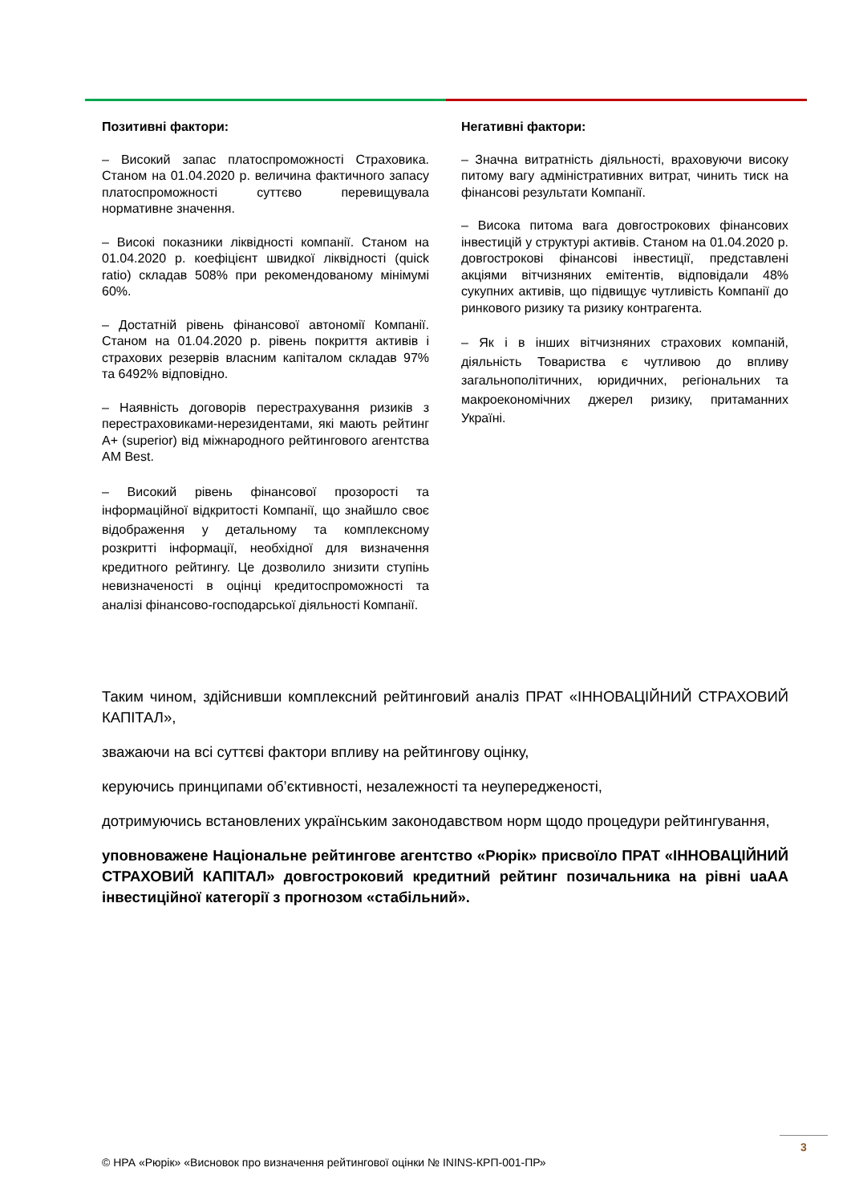Позитивні фактори:
– Високий запас платоспроможності Страховика. Станом на 01.04.2020 р. величина фактичного запасу платоспроможності суттєво перевищувала нормативне значення.
– Високі показники ліквідності компанії. Станом на 01.04.2020 р. коефіцієнт швидкої ліквідності (quick ratio) складав 508% при рекомендованому мінімумі 60%.
– Достатній рівень фінансової автономії Компанії. Станом на 01.04.2020 р. рівень покриття активів і страхових резервів власним капіталом складав 97% та 6492% відповідно.
– Наявність договорів перестрахування ризиків з перестраховиками-нерезидентами, які мають рейтинг A+ (superior) від міжнародного рейтингового агентства AM Best.
– Високий рівень фінансової прозорості та інформаційної відкритості Компанії, що знайшло своє відображення у детальному та комплексному розкритті інформації, необхідної для визначення кредитного рейтингу. Це дозволило знизити ступінь невизначеності в оцінці кредитоспроможності та аналізі фінансово-господарської діяльності Компанії.
Негативні фактори:
– Значна витратність діяльності, враховуючи високу питому вагу адміністративних витрат, чинить тиск на фінансові результати Компанії.
– Висока питома вага довгострокових фінансових інвестицій у структурі активів. Станом на 01.04.2020 р. довгострокові фінансові інвестиції, представлені акціями вітчизняних емітентів, відповідали 48% сукупних активів, що підвищує чутливість Компанії до ринкового ризику та ризику контрагента.
– Як і в інших вітчизняних страхових компаній, діяльність Товариства є чутливою до впливу загальнополітичних, юридичних, регіональних та макроекономічних джерел ризику, притаманних Україні.
Таким чином, здійснивши комплексний рейтинговий аналіз ПРАТ «ІННОВАЦІЙНИЙ СТРАХОВИЙ КАПІТАЛ»,
зважаючи на всі суттєві фактори впливу на рейтингову оцінку,
керуючись принципами об’єктивності, незалежності та неупередженості,
дотримуючись встановлених українським законодавством норм щодо процедури рейтингування,
уповноважене Національне рейтингове агентство «Рюрік» присвоїло ПРАТ «ІННОВАЦІЙНИЙ СТРАХОВИЙ КАПІТАЛ» довгостроковий кредитний рейтинг позичальника на рівні uaAA інвестиційної категорії з прогнозом «стабільний».
3
© НРА «Рюрік» «Висновок про визначення рейтингової оцінки № ININS-КРП-001-ПР»